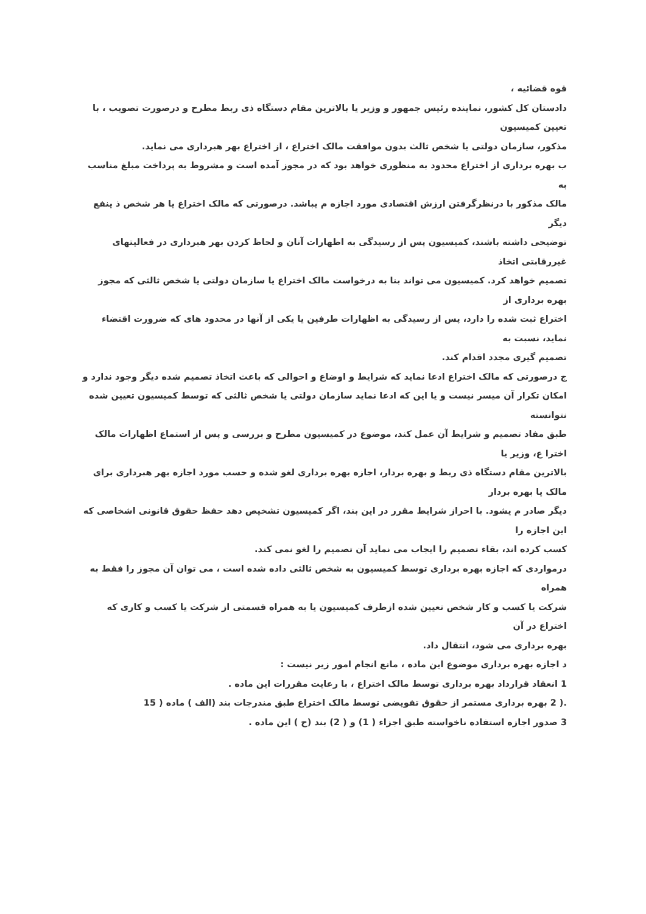قوه قضائیه ،
دادستان کل کشور، نماینده رئیس جمهور و وزیر یا بالاترین مقام دستگاه ذی ربط مطرح و درصورت تصویب ، با تعیین کمیسیون
مذکور، سازمان دولتی یا شخص ثالث بدون موافقت مالک اختراع ، از اختراع بهر هبرداری می نماید.
ب بهره برداری از اختراع محدود به منظوری خواهد بود که در مجوز آمده است و مشروط به پرداخت مبلغ مناسب به
مالک مذکور با درنظرگرفتن ارزش اقتصادی مورد اجازه م یباشد. درصورتی که مالک اختراع یا هر شخص ذ ینفع دیگر
توضیحی داشته باشند، کمیسیون پس از رسیدگی به اظهارات آنان و لحاظ کردن بهر هبرداری در فعالیتهای غیررقابتی اتخاذ
تصمیم خواهد کرد. کمیسیون می تواند بنا به درخواست مالک اختراع یا سازمان دولتی یا شخص ثالثی که مجوز بهره برداری از
اختراع ثبت شده را دارد، پس از رسیدگی به اظهارات طرفین یا یکی از آنها در محدود های که ضرورت اقتضاء نماید، نسبت به
تصمیم گیری مجدد اقدام کند.
ج درصورتی که مالک اختراع ادعا نماید که شرایط و اوضاع و احوالی که باعث اتخاذ تصمیم شده دیگر وجود ندارد و
امکان تکرار آن میسر نیست و یا این که ادعا نماید سازمان دولتی یا شخص ثالثی که توسط کمیسیون تعیین شده نتوانسته
طبق مفاد تصمیم و شرایط آن عمل کند، موضوع در کمیسیون مطرح و بررسی و پس از استماع اظهارات مالک اخترا ع، وزیر یا
بالاترین مقام دستگاه ذی ربط و بهره بردار، اجازه بهره برداری لغو شده و حسب مورد اجازه بهر هبرداری برای مالک یا بهره بردار
دیگر صادر م یشود. با احراز شرایط مقرر در این بند، اگر کمیسیون تشخیص دهد حفظ حقوق قانونی اشخاصی که این اجازه را
کسب کرده اند، بقاء تصمیم را ایجاب می نماید آن تصمیم را لغو نمی کند.
درمواردی که اجازه بهره برداری توسط کمیسیون به شخص ثالثی داده شده است ، می توان آن مجوز را فقط به همراه
شرکت یا کسب و کار شخص تعیین شده ازطرف کمیسیون یا به همراه قسمتی از شرکت یا کسب و کاری که اختراع در آن
بهره برداری می شود، انتقال داد.
د اجازه بهره برداری موضوع این ماده ، مانع انجام امور زیر نیست :
1 انعقاد قرارداد بهره برداری توسط مالک اختراع ، با رعایت مقررات این ماده .
.( 2 بهره برداری مستمر از حقوق تفویضی توسط مالک اختراع طبق مندرجات بند (الف ) ماده ( 15
3 صدور اجازه استفاده ناخواسته طبق اجزاء ( 1) و ( 2) بند (ح ) این ماده .